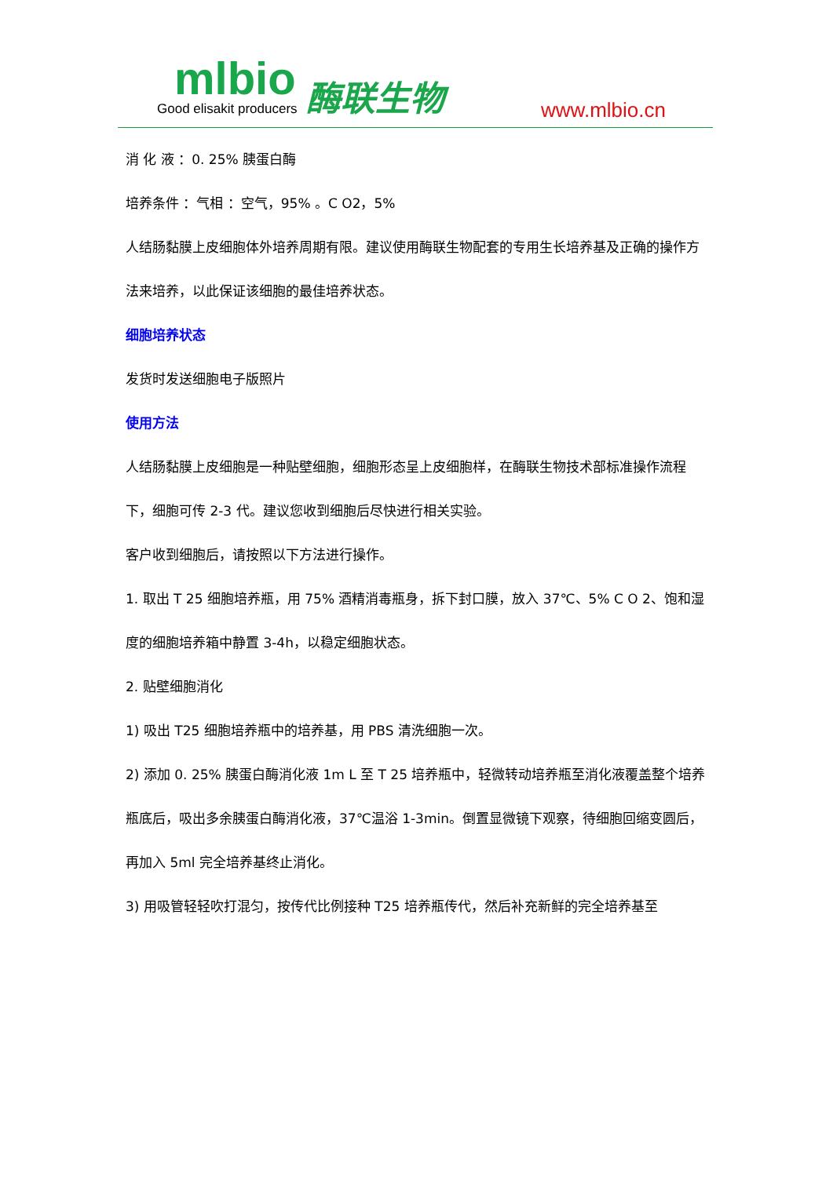mlbio
Good elisakit producers
酶联生物 www.mlbio.cn
消 化 液 ：0. 25% 胰蛋白酶
培养条件 ：气相 ：空气，95% 。C O2，5%
人结肠黏膜上皮细胞体外培养周期有限。建议使用酶联生物配套的专用生长培养基及正确的操作方法来培养，以此保证该细胞的最佳培养状态。
细胞培养状态
发货时发送细胞电子版照片
使用方法
人结肠黏膜上皮细胞是一种贴壁细胞，细胞形态呈上皮细胞样，在酶联生物技术部标准操作流程下，细胞可传 2-3 代。建议您收到细胞后尽快进行相关实验。
客户收到细胞后，请按照以下方法进行操作。
1. 取出 T 25 细胞培养瓶，用 75% 酒精消毒瓶身，拆下封口膜，放入 37℃、5% C O 2、饱和湿度的细胞培养箱中静置 3-4h，以稳定细胞状态。
2. 贴壁细胞消化
1) 吸出 T25 细胞培养瓶中的培养基，用 PBS 清洗细胞一次。
2) 添加 0. 25% 胰蛋白酶消化液 1m L 至 T 25 培养瓶中，轻微转动培养瓶至消化液覆盖整个培养瓶底后，吸出多余胰蛋白酶消化液，37℃温浴 1-3min。倒置显微镜下观察，待细胞回缩变圆后，再加入 5ml 完全培养基终止消化。
3) 用吸管轻轻吹打混匀，按传代比例接种 T25 培养瓶传代，然后补充新鲜的完全培养基至